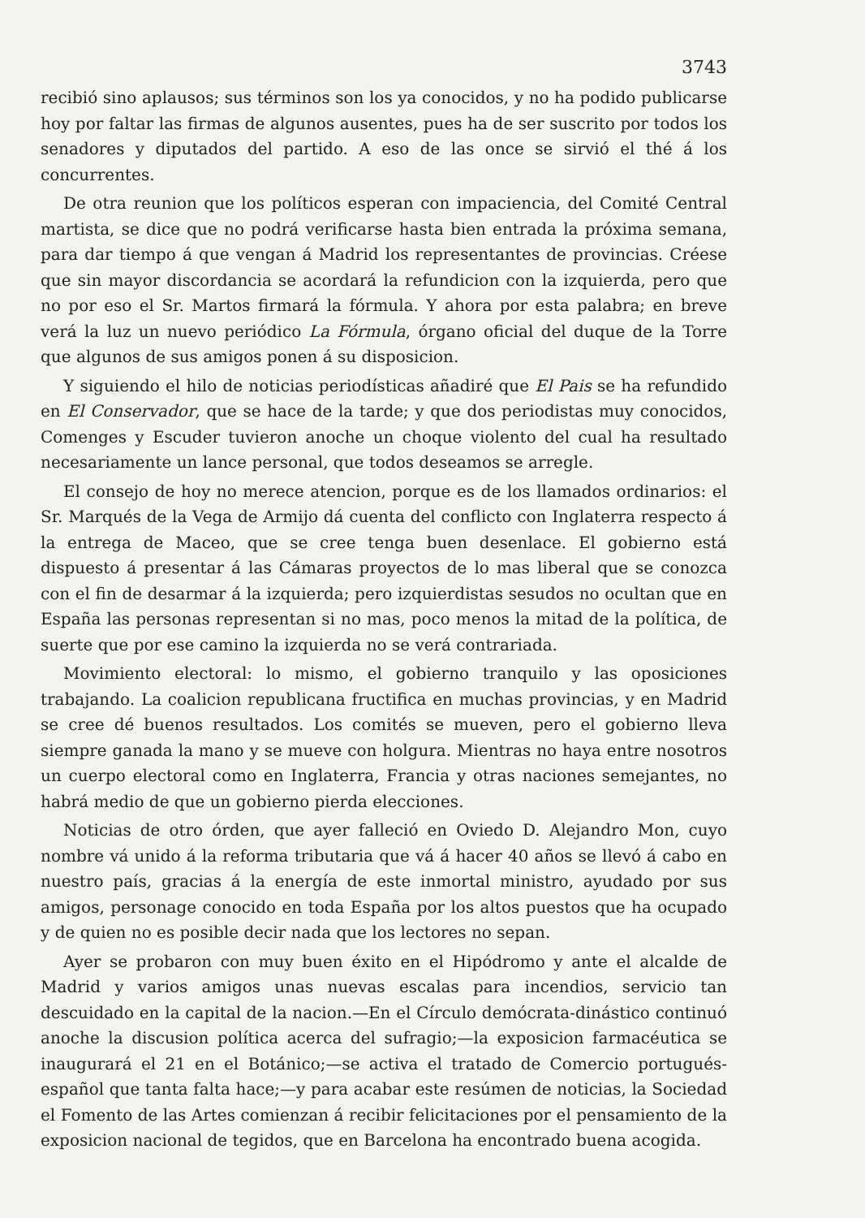3743
recibió sino aplausos; sus términos son los ya conocidos, y no ha podido publicarse hoy por faltar las firmas de algunos ausentes, pues ha de ser suscrito por todos los senadores y diputados del partido. A eso de las once se sirvió el thé á los concurrentes.
De otra reunion que los políticos esperan con impaciencia, del Comité Central martista, se dice que no podrá verificarse hasta bien entrada la próxima semana, para dar tiempo á que vengan á Madrid los representantes de provincias. Créese que sin mayor discordancia se acordará la refundicion con la izquierda, pero que no por eso el Sr. Martos firmará la fórmula. Y ahora por esta palabra; en breve verá la luz un nuevo periódico La Fórmula, órgano oficial del duque de la Torre que algunos de sus amigos ponen á su disposicion.
Y siguiendo el hilo de noticias periodísticas añadiré que El Pais se ha refundido en El Conservador, que se hace de la tarde; y que dos periodistas muy conocidos, Comenges y Escuder tuvieron anoche un choque violento del cual ha resultado necesariamente un lance personal, que todos deseamos se arregle.
El consejo de hoy no merece atencion, porque es de los llamados ordinarios: el Sr. Marqués de la Vega de Armijo dá cuenta del conflicto con Inglaterra respecto á la entrega de Maceo, que se cree tenga buen desenlace. El gobierno está dispuesto á presentar á las Cámaras proyectos de lo mas liberal que se conozca con el fin de desarmar á la izquierda; pero izquierdistas sesudos no ocultan que en España las personas representan si no mas, poco menos la mitad de la política, de suerte que por ese camino la izquierda no se verá contrariada.
Movimiento electoral: lo mismo, el gobierno tranquilo y las oposiciones trabajando. La coalicion republicana fructifica en muchas provincias, y en Madrid se cree dé buenos resultados. Los comités se mueven, pero el gobierno lleva siempre ganada la mano y se mueve con holgura. Mientras no haya entre nosotros un cuerpo electoral como en Inglaterra, Francia y otras naciones semejantes, no habrá medio de que un gobierno pierda elecciones.
Noticias de otro órden, que ayer falleció en Oviedo D. Alejandro Mon, cuyo nombre vá unido á la reforma tributaria que vá á hacer 40 años se llevó á cabo en nuestro país, gracias á la energía de este inmortal ministro, ayudado por sus amigos, personage conocido en toda España por los altos puestos que ha ocupado y de quien no es posible decir nada que los lectores no sepan.
Ayer se probaron con muy buen éxito en el Hipódromo y ante el alcalde de Madrid y varios amigos unas nuevas escalas para incendios, servicio tan descuidado en la capital de la nacion.—En el Círculo demócrata-dinástico continuó anoche la discusion política acerca del sufragio;—la exposicion farmacéutica se inaugurará el 21 en el Botánico;—se activa el tratado de Comercio portugués-español que tanta falta hace;—y para acabar este resúmen de noticias, la Sociedad el Fomento de las Artes comienzan á recibir felicitaciones por el pensamiento de la exposicion nacional de tegidos, que en Barcelona ha encontrado buena acogida.